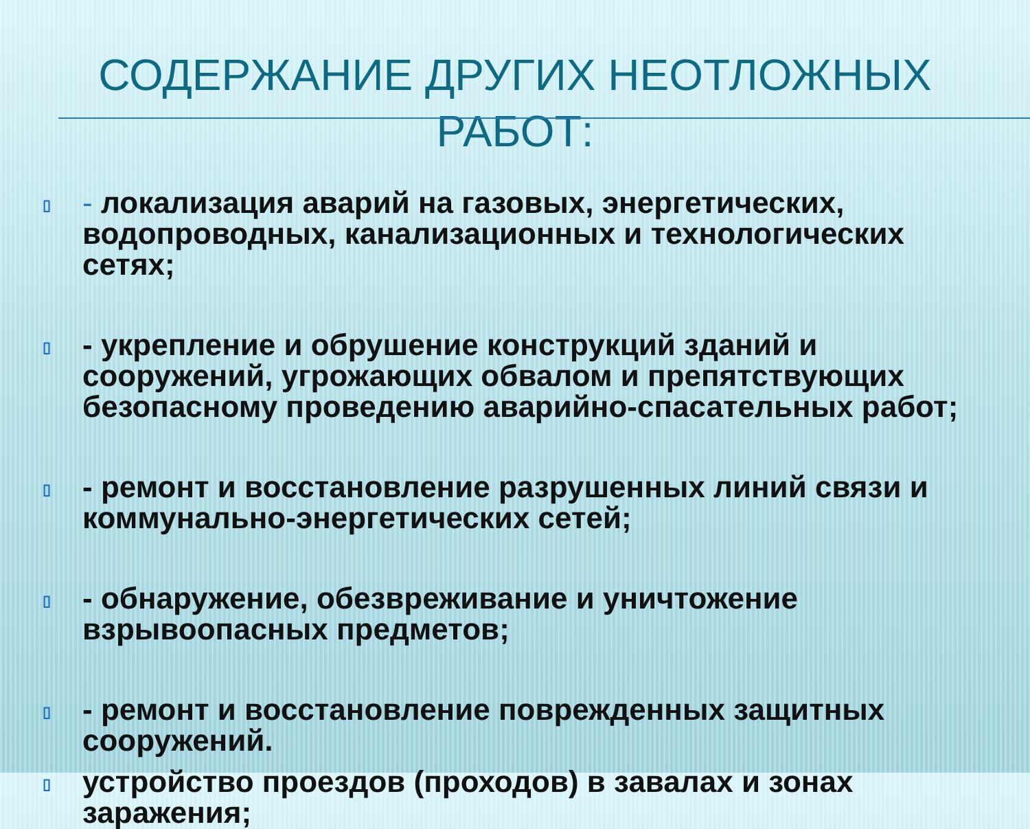СОДЕРЖАНИЕ ДРУГИХ НЕОТЛОЖНЫХ
РАБОТ:
▯ - локализация аварий на газовых, энергетических, водопроводных, канализационных и технологических сетях;
▯ - укрепление и обрушение конструкций зданий и сооружений, угрожающих обвалом и препятствующих безопасному проведению аварийно-спасательных работ;
▯ - ремонт и восстановление разрушенных линий связи и коммунально-энергетических сетей;
▯ - обнаружение, обезвреживание и уничтожение взрывоопасных предметов;
▯ - ремонт и восстановление поврежденных защитных сооружений.
▯ устройство проездов (проходов) в завалах и зонах заражения;